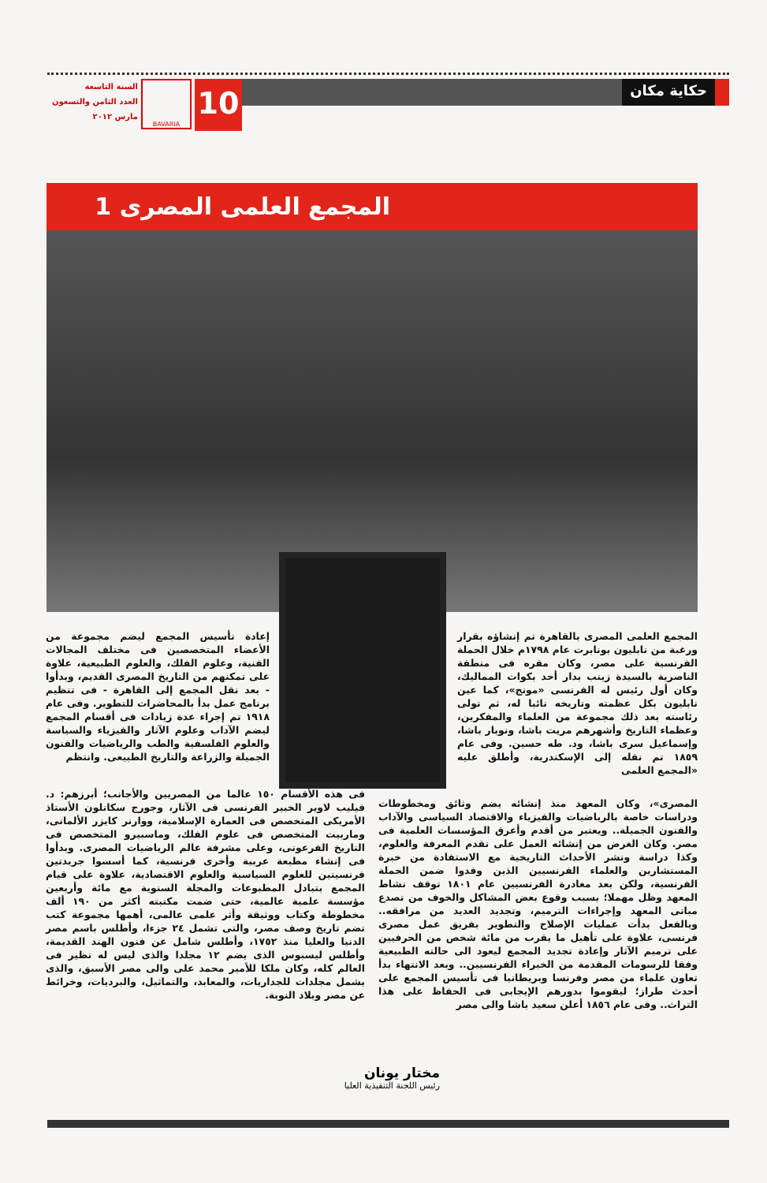السنة التاسعة
العدد الثامن والتسعون
مارس ٢٠١٢
BAVARIA
10
حكاية مكان
المجمع العلمى المصرى 1
إعادة تأسيس المجمع ليضم مجموعة من الأعضاء المتخصصين فى مختلف المجالات الفنية، وعلوم الفلك، والعلوم الطبيعية، علاوة على تمكنهم من التاريخ المصرى القديم، وبدأوا - بعد نقل المجمع إلى القاهرة - فى تنظيم برنامج عمل بدأ بالمحاضرات للتطوير. وفى عام ١٩١٨ تم إجراء عدة زيادات فى أقسام المجمع ليضم الآداب وعلوم الآثار والفيزياء والسياسة والعلوم الفلسفية والطب والرياضيات والفنون الجميلة والزراعة والتاريخ الطبيعى. وانتظم
فى هذه الأقسام ١٥٠ عالما من المصريين والأجانب؛ أبرزهم: د. فيليب لاوير الخبير الفرنسى فى الآثار، وجورج سكانلون الأستاذ الأمريكى المتخصص فى العمارة الإسلامية، ووارنر كايزر الألمانى، وماربيت المتخصص فى علوم الفلك، وماسبيرو المتخصص فى التاريخ الفرعونى، وعلى مشرفة عالم الرياضيات المصرى. وبدأوا فى إنشاء مطبعة عربية وأخرى فرنسية، كما أسسوا جريدتين فرنسيتين للعلوم السياسية والعلوم الاقتصادية، علاوة على قيام المجمع بتبادل المطبوعات والمجلة السنوية مع مائة وأربعين مؤسسة علمية عالمية، حتى ضمت مكتبته أكثر من ١٩٠ ألف مخطوطة وكتاب ووثيقة وأثر علمى عالمى، أهمها مجموعة كتب تضم تاريخ وصف مصر، والتى تشمل ٢٤ جزءا، وأطلس باسم مصر الدنيا والعليا منذ ١٧٥٢، وأطلس شامل عن فنون الهند القديمة، وأطلس ليسبوس الذى يضم ١٢ مجلدا والذى ليس له نظير فى العالم كله، وكان ملكا للأمير محمد على والى مصر الأسبق، والذى يشمل مجلدات للجداريات، والمعابد، والتماثيل، والبرديات، وخرائط عن مصر وبلاد النوبة.
المجمع العلمى المصرى بالقاهرة تم إنشاؤه بقرار ورغبة من نابليون بونابرت عام ١٧٩٨م خلال الحملة الفرنسية على مصر، وكان مقره فى منطقة الناصرية بالسيدة زينب بدار أحد بكوات المماليك، وكان أول رئيس له الفرنسى «مونج»، كما عين نابليون بكل عظمته وتاريخه نائبا له، ثم تولى رئاسته بعد ذلك مجموعة من العلماء والمفكرين، وعظماء التاريخ وأشهرهم مريت باشا، ونوبار باشا، وإسماعيل سرى باشا، ود. طه حسين. وفى عام ١٨٥٩ تم نقله إلى الإسكندرية، وأطلق عليه «المجمع العلمى
المصرى»، وكان المعهد منذ إنشائه يضم وثائق ومخطوطات ودراسات خاصة بالرياضيات والفيزياء والاقتصاد السياسى والآداب والفنون الجميلة.. ويعتبر من أقدم وأعرق المؤسسات العلمية فى مصر. وكان الغرض من إنشائه العمل على تقدم المعرفة والعلوم، وكذا دراسة ونشر الأحداث التاريخية مع الاستفادة من خبرة المستشارين والعلماء الفرنسيين الذين وفدوا ضمن الحملة الفرنسية، ولكن بعد مغادرة الفرنسيين عام ١٨٠١ توقف نشاط المعهد وظل مهملا؛ بسبب وقوع بعض المشاكل والخوف من تصدع مبانى المعهد وإجراءات الترميم، وتجديد العديد من مرافقه.. وبالفعل بدأت عمليات الإصلاح والتطوير بفريق عمل مصرى فرنسى، علاوة على تأهيل ما يقرب من مائة شخص من الحرفيين على ترميم الآثار وإعادة تجديد المجمع ليعود الى حالته الطبيعية وفقا للرسومات المقدمة من الخبراء الفرنسيين.. وبعد الانتهاء بدأ تعاون علماء من مصر وفرنسا وبريطانيا فى تأسيس المجمع على أحدث طراز؛ ليقوموا بدورهم الإيجابى فى الحفاظ على هذا التراث.. وفى عام ١٨٥٦ أعلن سعيد باشا والى مصر
مختار يونان
رئيس اللجنة التنفيذية العليا